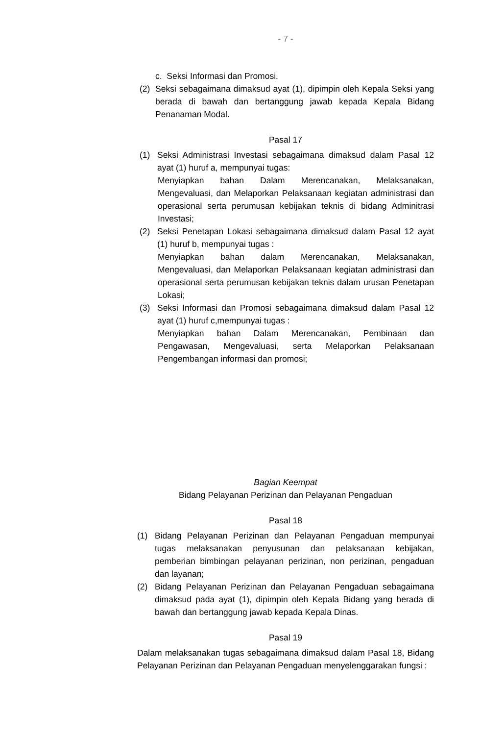- 7 -
c. Seksi Informasi dan Promosi.
(2) Seksi sebagaimana dimaksud ayat (1), dipimpin oleh Kepala Seksi yang berada di bawah dan bertanggung jawab kepada Kepala Bidang Penanaman Modal.
Pasal 17
(1) Seksi Administrasi Investasi sebagaimana dimaksud dalam Pasal 12 ayat (1) huruf a, mempunyai tugas:
Menyiapkan bahan Dalam Merencanakan, Melaksanakan, Mengevaluasi, dan Melaporkan Pelaksanaan kegiatan administrasi dan operasional serta perumusan kebijakan teknis di bidang Adminitrasi Investasi;
(2) Seksi Penetapan Lokasi sebagaimana dimaksud dalam Pasal 12 ayat (1) huruf b, mempunyai tugas :
Menyiapkan bahan dalam Merencanakan, Melaksanakan, Mengevaluasi, dan Melaporkan Pelaksanaan kegiatan administrasi dan operasional serta perumusan kebijakan teknis dalam urusan Penetapan Lokasi;
(3) Seksi Informasi dan Promosi sebagaimana dimaksud dalam Pasal 12 ayat (1) huruf c,mempunyai tugas :
Menyiapkan bahan Dalam Merencanakan, Pembinaan dan Pengawasan, Mengevaluasi, serta Melaporkan Pelaksanaan Pengembangan informasi dan promosi;
Bagian Keempat
Bidang Pelayanan Perizinan dan Pelayanan Pengaduan
Pasal 18
(1) Bidang Pelayanan Perizinan dan Pelayanan Pengaduan mempunyai tugas melaksanakan penyusunan dan pelaksanaan kebijakan, pemberian bimbingan pelayanan perizinan, non perizinan, pengaduan dan layanan;
(2) Bidang Pelayanan Perizinan dan Pelayanan Pengaduan sebagaimana dimaksud pada ayat (1), dipimpin oleh Kepala Bidang yang berada di bawah dan bertanggung jawab kepada Kepala Dinas.
Pasal 19
Dalam melaksanakan tugas sebagaimana dimaksud dalam Pasal 18, Bidang Pelayanan Perizinan dan Pelayanan Pengaduan menyelenggarakan fungsi :